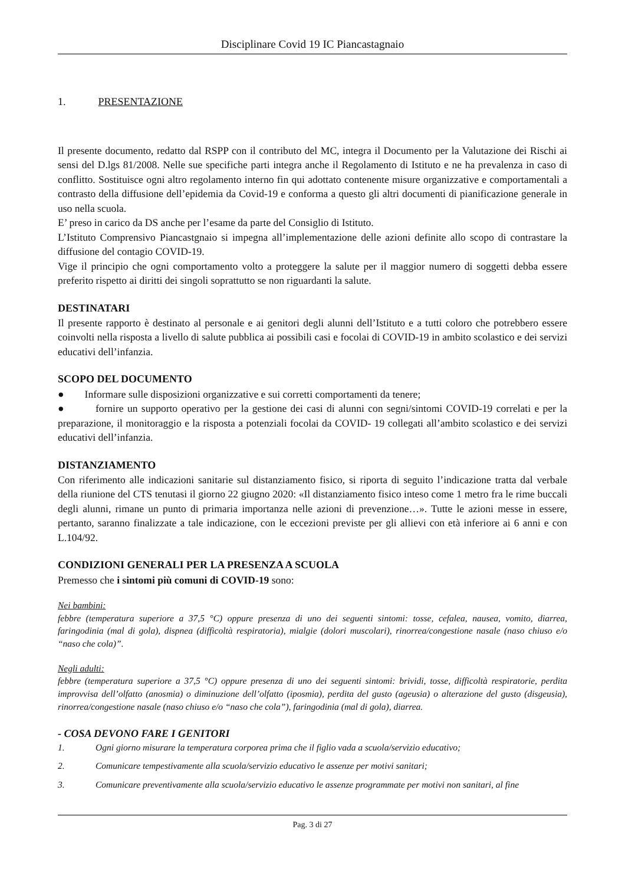Disciplinare Covid 19 IC Piancastagnaio
1. PRESENTAZIONE
Il presente documento, redatto dal RSPP con il contributo del MC, integra il Documento per la Valutazione dei Rischi ai sensi del D.lgs 81/2008. Nelle sue specifiche parti integra anche il Regolamento di Istituto e ne ha prevalenza in caso di conflitto. Sostituisce ogni altro regolamento interno fin qui adottato contenente misure organizzative e comportamentali a contrasto della diffusione dell’epidemia da Covid-19 e conforma a questo gli altri documenti di pianificazione generale in uso nella scuola.
E’ preso in carico da DS anche per l’esame da parte del Consiglio di Istituto.
L’Istituto Comprensivo Piancastgnaio si impegna all’implementazione delle azioni definite allo scopo di contrastare la diffusione del contagio COVID-19.
Vige il principio che ogni comportamento volto a proteggere la salute per il maggior numero di soggetti debba essere preferito rispetto ai diritti dei singoli soprattutto se non riguardanti la salute.
DESTINATARI
Il presente rapporto è destinato al personale e ai genitori degli alunni dell’Istituto e a tutti coloro che potrebbero essere coinvolti nella risposta a livello di salute pubblica ai possibili casi e focolai di COVID-19 in ambito scolastico e dei servizi educativi dell’infanzia.
SCOPO DEL DOCUMENTO
● Informare sulle disposizioni organizzative e sui corretti comportamenti da tenere;
● fornire un supporto operativo per la gestione dei casi di alunni con segni/sintomi COVID-19 correlati e per la preparazione, il monitoraggio e la risposta a potenziali focolai da COVID- 19 collegati all’ambito scolastico e dei servizi educativi dell’infanzia.
DISTANZIAMENTO
Con riferimento alle indicazioni sanitarie sul distanziamento fisico, si riporta di seguito l’indicazione tratta dal verbale della riunione del CTS tenutasi il giorno 22 giugno 2020: «Il distanziamento fisico inteso come 1 metro fra le rime buccali degli alunni, rimane un punto di primaria importanza nelle azioni di prevenzione…». Tutte le azioni messe in essere, pertanto, saranno finalizzate a tale indicazione, con le eccezioni previste per gli allievi con età inferiore ai 6 anni e con L.104/92.
CONDIZIONI GENERALI PER LA PRESENZA A SCUOLA
Premesso che i sintomi più comuni di COVID-19 sono:
Nei bambini:
febbre (temperatura superiore a 37,5 °C) oppure presenza di uno dei seguenti sintomi: tosse, cefalea, nausea, vomito, diarrea, faringodinia (mal di gola), dispnea (difficoltà respiratoria), mialgie (dolori muscolari), rinorrea/congestione nasale (naso chiuso e/o “naso che cola)”.
Negli adulti:
febbre (temperatura superiore a 37,5 °C) oppure presenza di uno dei seguenti sintomi: brividi, tosse, difficoltà respiratorie, perdita improvvisa dell’olfatto (anosmia) o diminuzione dell’olfatto (iposmia), perdita del gusto (ageusia) o alterazione del gusto (disgeusia), rinorrea/congestione nasale (naso chiuso e/o “naso che cola”), faringodinia (mal di gola), diarrea.
- COSA DEVONO FARE I GENITORI
1. Ogni giorno misurare la temperatura corporea prima che il figlio vada a scuola/servizio educativo;
2. Comunicare tempestivamente alla scuola/servizio educativo le assenze per motivi sanitari;
3. Comunicare preventivamente alla scuola/servizio educativo le assenze programmate per motivi non sanitari, al fine
Pag. 3 di 27